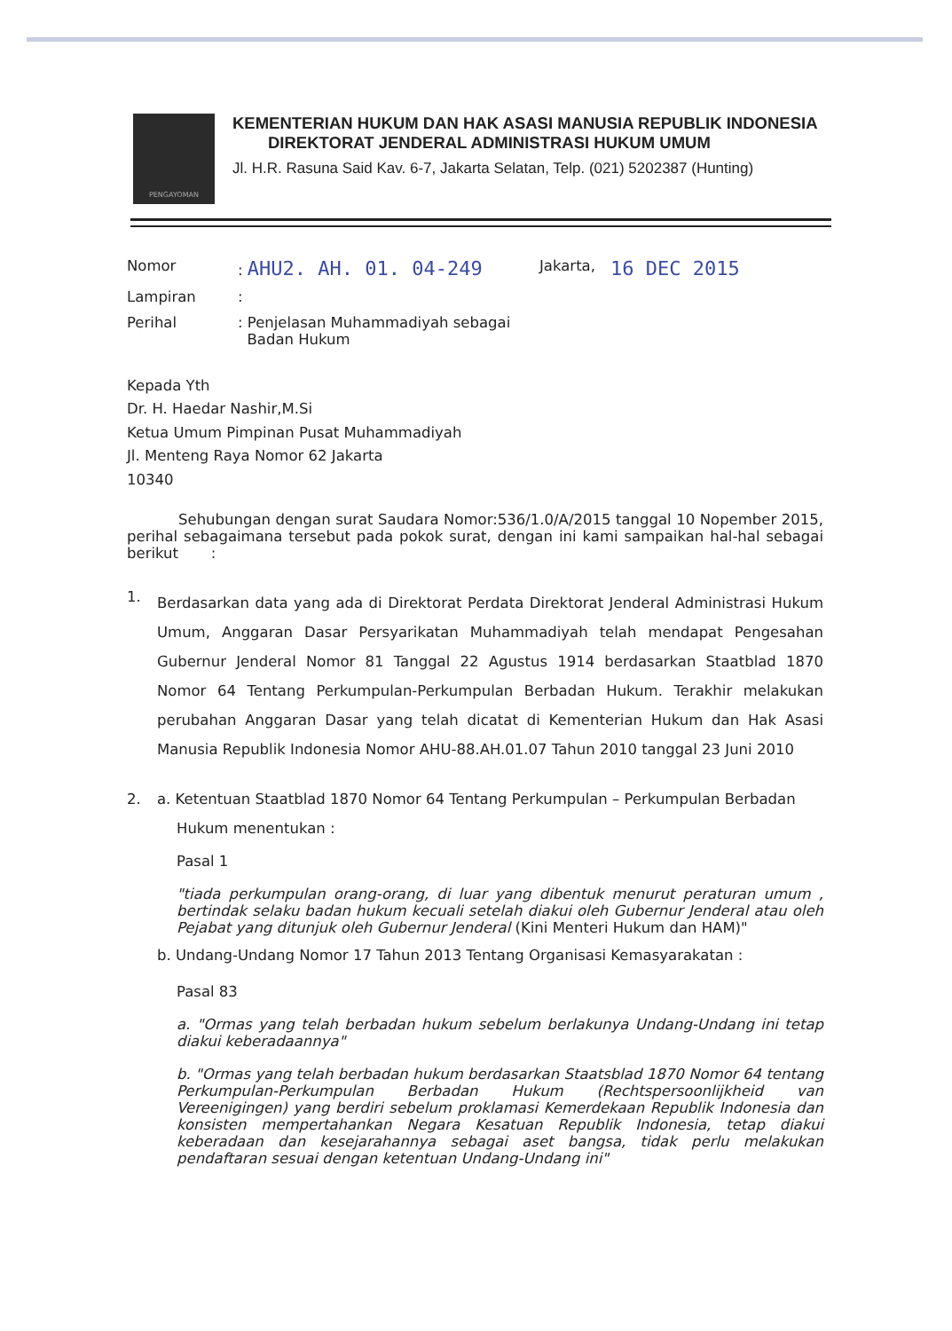PENGAYOMAN
KEMENTERIAN HUKUM DAN HAK ASASI MANUSIA REPUBLIK INDONESIA
DIREKTORAT JENDERAL ADMINISTRASI HUKUM UMUM
Jl. H.R. Rasuna Said Kav. 6-7, Jakarta Selatan, Telp. (021) 5202387 (Hunting)
Nomor
: AHU2. AH. 01. 04-249
Jakarta,
16 DEC 2015
Lampiran
:
Perihal
: Penjelasan Muhammadiyah sebagai
Badan Hukum
Kepada Yth
Dr. H. Haedar Nashir,M.Si
Ketua Umum Pimpinan Pusat Muhammadiyah
Jl. Menteng Raya Nomor 62 Jakarta
10340
Sehubungan dengan surat Saudara Nomor:536/1.0/A/2015 tanggal 10 Nopember 2015, perihal sebagaimana tersebut pada pokok surat, dengan ini kami sampaikan hal-hal sebagai berikut :
1.
Berdasarkan data yang ada di Direktorat Perdata Direktorat Jenderal Administrasi Hukum Umum, Anggaran Dasar Persyarikatan Muhammadiyah telah mendapat Pengesahan Gubernur Jenderal Nomor 81 Tanggal 22 Agustus 1914 berdasarkan Staatblad 1870 Nomor 64 Tentang Perkumpulan-Perkumpulan Berbadan Hukum. Terakhir melakukan perubahan Anggaran Dasar yang telah dicatat di Kementerian Hukum dan Hak Asasi Manusia Republik Indonesia Nomor AHU-88.AH.01.07 Tahun 2010 tanggal 23 Juni 2010
2. a. Ketentuan Staatblad 1870 Nomor 64 Tentang Perkumpulan – Perkumpulan Berbadan
Hukum menentukan :
Pasal 1
"tiada perkumpulan orang-orang, di luar yang dibentuk menurut peraturan umum , bertindak selaku badan hukum kecuali setelah diakui oleh Gubernur Jenderal atau oleh Pejabat yang ditunjuk oleh Gubernur Jenderal (Kini Menteri Hukum dan HAM)"
b. Undang-Undang Nomor 17 Tahun 2013 Tentang Organisasi Kemasyarakatan :
Pasal 83
a. "Ormas yang telah berbadan hukum sebelum berlakunya Undang-Undang ini tetap diakui keberadaannya"
b. "Ormas yang telah berbadan hukum berdasarkan Staatsblad 1870 Nomor 64 tentang Perkumpulan-Perkumpulan Berbadan Hukum (Rechtspersoonlijkheid van Vereenigingen) yang berdiri sebelum proklamasi Kemerdekaan Republik Indonesia dan konsisten mempertahankan Negara Kesatuan Republik Indonesia, tetap diakui keberadaan dan kesejarahannya sebagai aset bangsa, tidak perlu melakukan pendaftaran sesuai dengan ketentuan Undang-Undang ini"